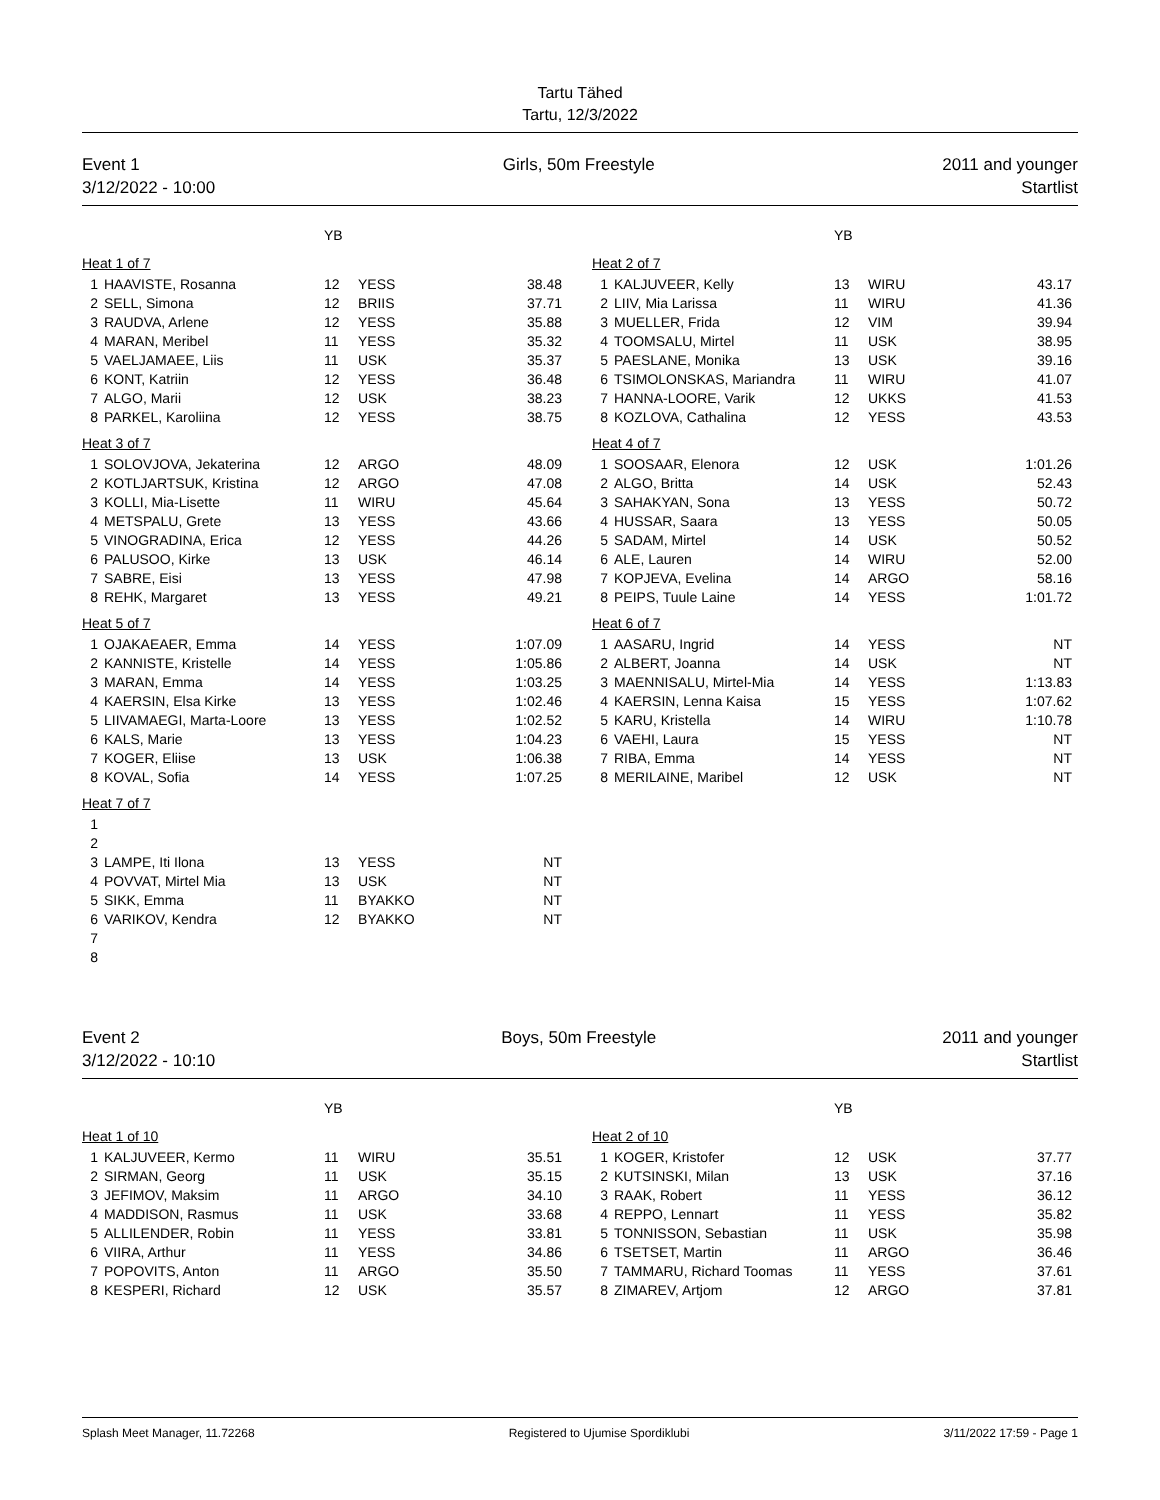Tartu Tähed
Tartu, 12/3/2022
Event 1
3/12/2022 - 10:00
Girls, 50m Freestyle 2011 and younger
Startlist
| | | YB | | |
| Heat 1 of 7 | | | | |
| 1 | HAAVISTE, Rosanna | 12 | YESS | 38.48 |
| 2 | SELL, Simona | 12 | BRIIS | 37.71 |
| 3 | RAUDVA, Arlene | 12 | YESS | 35.88 |
| 4 | MARAN, Meribel | 11 | YESS | 35.32 |
| 5 | VAELJAMAEE, Liis | 11 | USK | 35.37 |
| 6 | KONT, Katriin | 12 | YESS | 36.48 |
| 7 | ALGO, Marii | 12 | USK | 38.23 |
| 8 | PARKEL, Karoliina | 12 | YESS | 38.75 |
| Heat 3 of 7 | | | | |
| 1 | SOLOVJOVA, Jekaterina | 12 | ARGO | 48.09 |
| 2 | KOTLJARTSUK, Kristina | 12 | ARGO | 47.08 |
| 3 | KOLLI, Mia-Lisette | 11 | WIRU | 45.64 |
| 4 | METSPALU, Grete | 13 | YESS | 43.66 |
| 5 | VINOGRADINA, Erica | 12 | YESS | 44.26 |
| 6 | PALUSOO, Kirke | 13 | USK | 46.14 |
| 7 | SABRE, Eisi | 13 | YESS | 47.98 |
| 8 | REHK, Margaret | 13 | YESS | 49.21 |
| Heat 5 of 7 | | | | |
| 1 | OJAKAEAER, Emma | 14 | YESS | 1:07.09 |
| 2 | KANNISTE, Kristelle | 14 | YESS | 1:05.86 |
| 3 | MARAN, Emma | 14 | YESS | 1:03.25 |
| 4 | KAERSIN, Elsa Kirke | 13 | YESS | 1:02.46 |
| 5 | LIIVAMAEGI, Marta-Loore | 13 | YESS | 1:02.52 |
| 6 | KALS, Marie | 13 | YESS | 1:04.23 |
| 7 | KOGER, Eliise | 13 | USK | 1:06.38 |
| 8 | KOVAL, Sofia | 14 | YESS | 1:07.25 |
| Heat 7 of 7 | | | | |
| 1 | | | | |
| 2 | | | | |
| 3 | LAMPE, Iti Ilona | 13 | YESS | NT |
| 4 | POVVAT, Mirtel Mia | 13 | USK | NT |
| 5 | SIKK, Emma | 11 | BYAKKO | NT |
| 6 | VARIKOV, Kendra | 12 | BYAKKO | NT |
| 7 | | | | |
| 8 | | | | |
| | | YB | | |
| Heat 2 of 7 | | | | |
| 1 | KALJUVEER, Kelly | 13 | WIRU | 43.17 |
| 2 | LIIV, Mia Larissa | 11 | WIRU | 41.36 |
| 3 | MUELLER, Frida | 12 | VIM | 39.94 |
| 4 | TOOMSALU, Mirtel | 11 | USK | 38.95 |
| 5 | PAESLANE, Monika | 13 | USK | 39.16 |
| 6 | TSIMOLONSKAS, Mariandra | 11 | WIRU | 41.07 |
| 7 | HANNA-LOORE, Varik | 12 | UKKS | 41.53 |
| 8 | KOZLOVA, Cathalina | 12 | YESS | 43.53 |
| Heat 4 of 7 | | | | |
| 1 | SOOSAAR, Elenora | 12 | USK | 1:01.26 |
| 2 | ALGO, Britta | 14 | USK | 52.43 |
| 3 | SAHAKYAN, Sona | 13 | YESS | 50.72 |
| 4 | HUSSAR, Saara | 13 | YESS | 50.05 |
| 5 | SADAM, Mirtel | 14 | USK | 50.52 |
| 6 | ALE, Lauren | 14 | WIRU | 52.00 |
| 7 | KOPJEVA, Evelina | 14 | ARGO | 58.16 |
| 8 | PEIPS, Tuule Laine | 14 | YESS | 1:01.72 |
| Heat 6 of 7 | | | | |
| 1 | AASARU, Ingrid | 14 | YESS | NT |
| 2 | ALBERT, Joanna | 14 | USK | NT |
| 3 | MAENNISALU, Mirtel-Mia | 14 | YESS | 1:13.83 |
| 4 | KAERSIN, Lenna Kaisa | 15 | YESS | 1:07.62 |
| 5 | KARU, Kristella | 14 | WIRU | 1:10.78 |
| 6 | VAEHI, Laura | 15 | YESS | NT |
| 7 | RIBA, Emma | 14 | YESS | NT |
| 8 | MERILAINE, Maribel | 12 | USK | NT |
Event 2
3/12/2022 - 10:10
Boys, 50m Freestyle 2011 and younger
Startlist
| | | YB | | |
| Heat 1 of 10 | | | | |
| 1 | KALJUVEER, Kermo | 11 | WIRU | 35.51 |
| 2 | SIRMAN, Georg | 11 | USK | 35.15 |
| 3 | JEFIMOV, Maksim | 11 | ARGO | 34.10 |
| 4 | MADDISON, Rasmus | 11 | USK | 33.68 |
| 5 | ALLILENDER, Robin | 11 | YESS | 33.81 |
| 6 | VIIRA, Arthur | 11 | YESS | 34.86 |
| 7 | POPOVITS, Anton | 11 | ARGO | 35.50 |
| 8 | KESPERI, Richard | 12 | USK | 35.57 |
| | | YB | | |
| Heat 2 of 10 | | | | |
| 1 | KOGER, Kristofer | 12 | USK | 37.77 |
| 2 | KUTSINSKI, Milan | 13 | USK | 37.16 |
| 3 | RAAK, Robert | 11 | YESS | 36.12 |
| 4 | REPPO, Lennart | 11 | YESS | 35.82 |
| 5 | TONNISSON, Sebastian | 11 | USK | 35.98 |
| 6 | TSETSET, Martin | 11 | ARGO | 36.46 |
| 7 | TAMMARU, Richard Toomas | 11 | YESS | 37.61 |
| 8 | ZIMAREV, Artjom | 12 | ARGO | 37.81 |
Splash Meet Manager, 11.72268 Registered to Ujumise Spordiklubi 3/11/2022 17:59 - Page 1